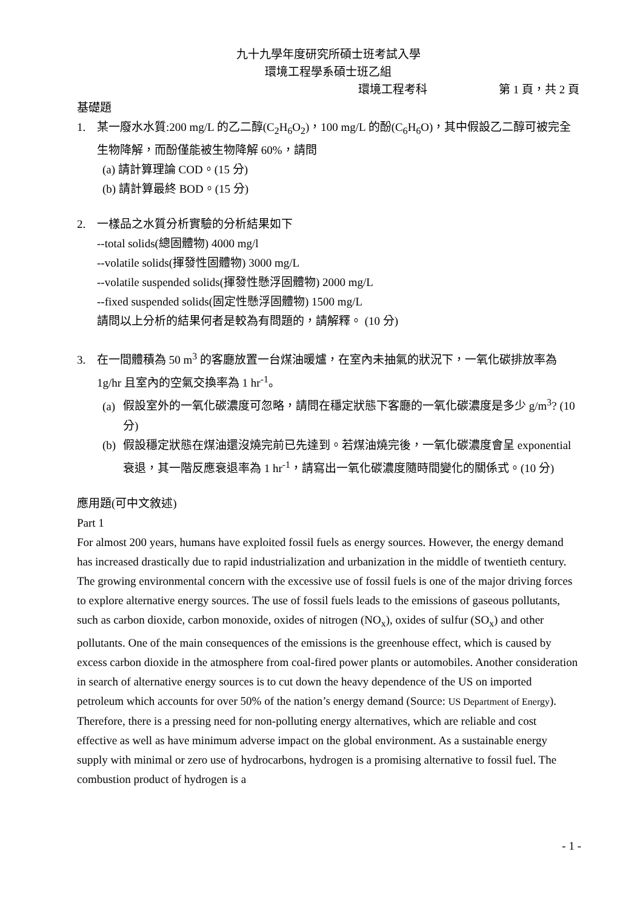九十九學年度研究所碩士班考試入學
環境工程學系碩士班乙組
環境工程考科 第 1 頁，共 2 頁
基礎題
1. 某一廢水水質:200 mg/L 的乙二醇(C<sub>2</sub>H<sub>6</sub>O<sub>2</sub>)，100 mg/L 的酚(C<sub>6</sub>H<sub>6</sub>O)，其中假設乙二醇可被完全生物降解，而酚僅能被生物降解 60%，請問
(a) 請計算理論 COD。(15 分)
(b) 請計算最終 BOD。(15 分)
2. 一樣品之水質分析實驗的分析結果如下
--total solids(總固體物) 4000 mg/l
--volatile solids(揮發性固體物) 3000 mg/L
--volatile suspended solids(揮發性懸浮固體物) 2000 mg/L
--fixed suspended solids(固定性懸浮固體物) 1500 mg/L
請問以上分析的結果何者是較為有問題的，請解釋。 (10 分)
3. 在一間體積為 50 m<sup>3</sup> 的客廳放置一台煤油暖爐，在室內未抽氣的狀況下，一氧化碳排放率為 1g/hr 且室內的空氣交換率為 1 hr<sup>-1</sup>。
(a) 假設室外的一氧化碳濃度可忽略，請問在穩定狀態下客廳的一氧化碳濃度是多少 g/m<sup>3</sup>? (10 分)
(b) 假設穩定狀態在煤油還沒燒完前已先達到。若煤油燒完後，一氧化碳濃度會呈 exponential 衰退，其一階反應衰退率為 1 hr<sup>-1</sup>，請寫出一氧化碳濃度隨時間變化的關係式。(10 分)
應用題(可中文敘述)
Part 1
For almost 200 years, humans have exploited fossil fuels as energy sources. However, the energy demand has increased drastically due to rapid industrialization and urbanization in the middle of twentieth century. The growing environmental concern with the excessive use of fossil fuels is one of the major driving forces to explore alternative energy sources. The use of fossil fuels leads to the emissions of gaseous pollutants, such as carbon dioxide, carbon monoxide, oxides of nitrogen (NO<sub>x</sub>), oxides of sulfur (SO<sub>x</sub>) and other pollutants. One of the main consequences of the emissions is the greenhouse effect, which is caused by excess carbon dioxide in the atmosphere from coal-fired power plants or automobiles. Another consideration in search of alternative energy sources is to cut down the heavy dependence of the US on imported petroleum which accounts for over 50% of the nation’s energy demand (Source: US Department of Energy). Therefore, there is a pressing need for non-polluting energy alternatives, which are reliable and cost effective as well as have minimum adverse impact on the global environment. As a sustainable energy supply with minimal or zero use of hydrocarbons, hydrogen is a promising alternative to fossil fuel. The combustion product of hydrogen is a
- 1 -